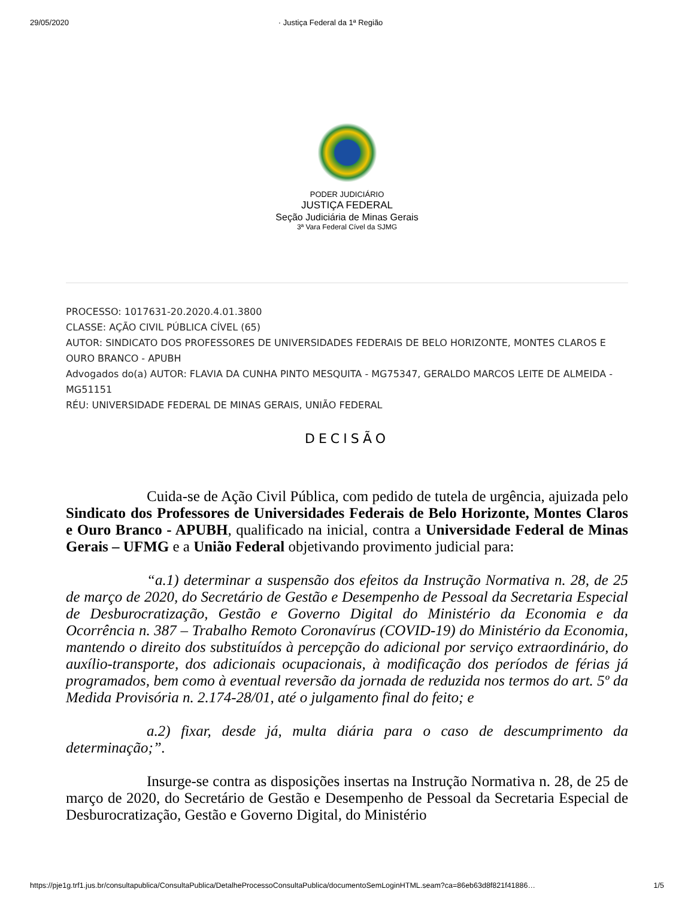29/05/2020 · Justiça Federal da 1ª Região
PODER JUDICIÁRIO
JUSTIÇA FEDERAL
Seção Judiciária de Minas Gerais
3ª Vara Federal Cível da SJMG
PROCESSO: 1017631-20.2020.4.01.3800
CLASSE: AÇÃO CIVIL PÚBLICA CÍVEL (65)
AUTOR: SINDICATO DOS PROFESSORES DE UNIVERSIDADES FEDERAIS DE BELO HORIZONTE, MONTES CLAROS E OURO BRANCO - APUBH
Advogados do(a) AUTOR: FLAVIA DA CUNHA PINTO MESQUITA - MG75347, GERALDO MARCOS LEITE DE ALMEIDA - MG51151
RÉU: UNIVERSIDADE FEDERAL DE MINAS GERAIS, UNIÃO FEDERAL
DECISÃO
Cuida-se de Ação Civil Pública, com pedido de tutela de urgência, ajuizada pelo Sindicato dos Professores de Universidades Federais de Belo Horizonte, Montes Claros e Ouro Branco - APUBH, qualificado na inicial, contra a Universidade Federal de Minas Gerais – UFMG e a União Federal objetivando provimento judicial para:
“a.1) determinar a suspensão dos efeitos da Instrução Normativa n. 28, de 25 de março de 2020, do Secretário de Gestão e Desempenho de Pessoal da Secretaria Especial de Desburocratização, Gestão e Governo Digital do Ministério da Economia e da Ocorrência n. 387 – Trabalho Remoto Coronavírus (COVID-19) do Ministério da Economia, mantendo o direito dos substituídos à percepção do adicional por serviço extraordinário, do auxílio-transporte, dos adicionais ocupacionais, à modificação dos períodos de férias já programados, bem como à eventual reversão da jornada de reduzida nos termos do art. 5º da Medida Provisória n. 2.174-28/01, até o julgamento final do feito; e
a.2) fixar, desde já, multa diária para o caso de descumprimento da determinação;”.
Insurge-se contra as disposições insertas na Instrução Normativa n. 28, de 25 de março de 2020, do Secretário de Gestão e Desempenho de Pessoal da Secretaria Especial de Desburocratização, Gestão e Governo Digital, do Ministério
https://pje1g.trf1.jus.br/consultapublica/ConsultaPublica/DetalheProcessoConsultaPublica/documentoSemLoginHTML.seam?ca=86eb63d8f821f41886… 1/5